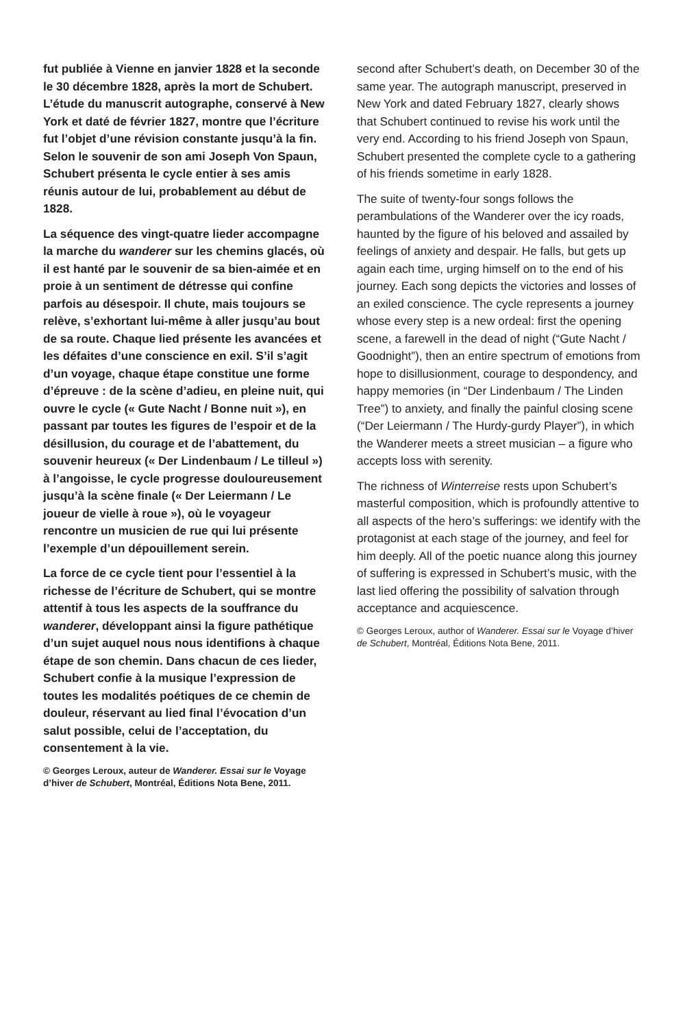fut publiée à Vienne en janvier 1828 et la seconde le 30 décembre 1828, après la mort de Schubert. L’étude du manuscrit autographe, conservé à New York et daté de février 1827, montre que l’écriture fut l’objet d’une révision constante jusqu’à la fin. Selon le souvenir de son ami Joseph Von Spaun, Schubert présenta le cycle entier à ses amis réunis autour de lui, probablement au début de 1828.
La séquence des vingt-quatre lieder accompagne la marche du wanderer sur les chemins glacés, où il est hanté par le souvenir de sa bien-aimée et en proie à un sentiment de détresse qui confine parfois au désespoir. Il chute, mais toujours se relève, s’exhortant lui-même à aller jusqu’au bout de sa route. Chaque lied présente les avancées et les défaites d’une conscience en exil. S’il s’agit d’un voyage, chaque étape constitue une forme d’épreuve : de la scène d’adieu, en pleine nuit, qui ouvre le cycle (« Gute Nacht / Bonne nuit »), en passant par toutes les figures de l’espoir et de la désillusion, du courage et de l’abattement, du souvenir heureux (« Der Lindenbaum / Le tilleul ») à l’angoisse, le cycle progresse douloureusement jusqu’à la scène finale (« Der Leiermann / Le joueur de vielle à roue »), où le voyageur rencontre un musicien de rue qui lui présente l’exemple d’un dépouillement serein.
La force de ce cycle tient pour l’essentiel à la richesse de l’écriture de Schubert, qui se montre attentif à tous les aspects de la souffrance du wanderer, développant ainsi la figure pathétique d’un sujet auquel nous nous identifions à chaque étape de son chemin. Dans chacun de ces lieder, Schubert confie à la musique l’expression de toutes les modalités poétiques de ce chemin de douleur, réservant au lied final l’évocation d’un salut possible, celui de l’acceptation, du consentement à la vie.
© Georges Leroux, auteur de Wanderer. Essai sur le Voyage d’hiver de Schubert, Montréal, Éditions Nota Bene, 2011.
second after Schubert’s death, on December 30 of the same year. The autograph manuscript, preserved in New York and dated February 1827, clearly shows that Schubert continued to revise his work until the very end. According to his friend Joseph von Spaun, Schubert presented the complete cycle to a gathering of his friends sometime in early 1828.
The suite of twenty-four songs follows the perambulations of the Wanderer over the icy roads, haunted by the figure of his beloved and assailed by feelings of anxiety and despair. He falls, but gets up again each time, urging himself on to the end of his journey. Each song depicts the victories and losses of an exiled conscience. The cycle represents a journey whose every step is a new ordeal: first the opening scene, a farewell in the dead of night (“Gute Nacht / Goodnight”), then an entire spectrum of emotions from hope to disillusionment, courage to despondency, and happy memories (in “Der Lindenbaum / The Linden Tree”) to anxiety, and finally the painful closing scene (“Der Leiermann / The Hurdy-gurdy Player”), in which the Wanderer meets a street musician – a figure who accepts loss with serenity.
The richness of Winterreise rests upon Schubert’s masterful composition, which is profoundly attentive to all aspects of the hero’s sufferings: we identify with the protagonist at each stage of the journey, and feel for him deeply. All of the poetic nuance along this journey of suffering is expressed in Schubert’s music, with the last lied offering the possibility of salvation through acceptance and acquiescence.
© Georges Leroux, author of Wanderer. Essai sur le Voyage d’hiver de Schubert, Montréal, Éditions Nota Bene, 2011.